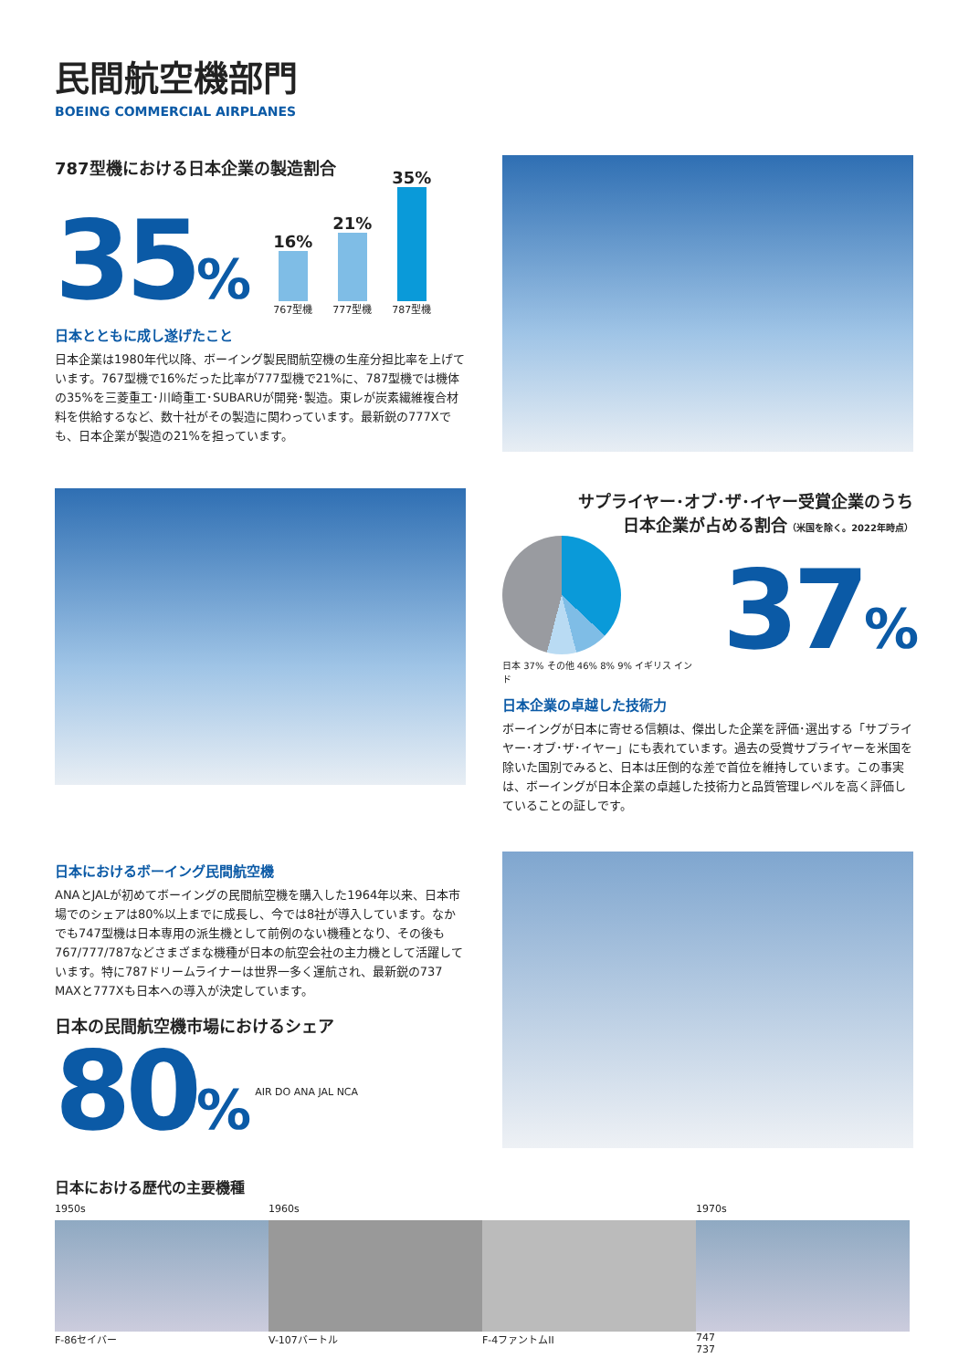民間航空機部門
BOEING COMMERCIAL AIRPLANES
787型機における日本企業の製造割合
35%
16%
767型機
21%
777型機
35%
787型機
日本とともに成し遂げたこと
日本企業は1980年代以降、ボーイング製民間航空機の生産分担比率を上げています。767型機で16%だった比率が777型機で21%に、787型機では機体の35%を三菱重工･川崎重工･SUBARUが開発･製造。東レが炭素繊維複合材料を供給するなど、数十社がその製造に関わっています。最新鋭の777Xでも、日本企業が製造の21%を担っています。
サプライヤー･オブ･ザ･イヤー受賞企業のうち
日本企業が占める割合（米国を除く。2022年時点）
日本 37% その他 46% 8% 9% イギリス インド
37%
日本企業の卓越した技術力
ボーイングが日本に寄せる信頼は、傑出した企業を評価･選出する「サプライヤー･オブ･ザ･イヤー」にも表れています。過去の受賞サプライヤーを米国を除いた国別でみると、日本は圧倒的な差で首位を維持しています。この事実は、ボーイングが日本企業の卓越した技術力と品質管理レベルを高く評価していることの証しです。
日本におけるボーイング民間航空機
ANAとJALが初めてボーイングの民間航空機を購入した1964年以来、日本市場でのシェアは80%以上までに成長し、今では8社が導入しています。なかでも747型機は日本専用の派生機として前例のない機種となり、その後も767/777/787などさまざまな機種が日本の航空会社の主力機として活躍しています。特に787ドリームライナーは世界一多く運航され、最新鋭の737 MAXと777Xも日本への導入が決定しています。
日本の民間航空機市場におけるシェア
80%
AIR DO ANA JAL NCA
日本における歴代の主要機種
1950s 1960s 1970s
F-86セイバー V-107バートル F-4ファントムII 747 737